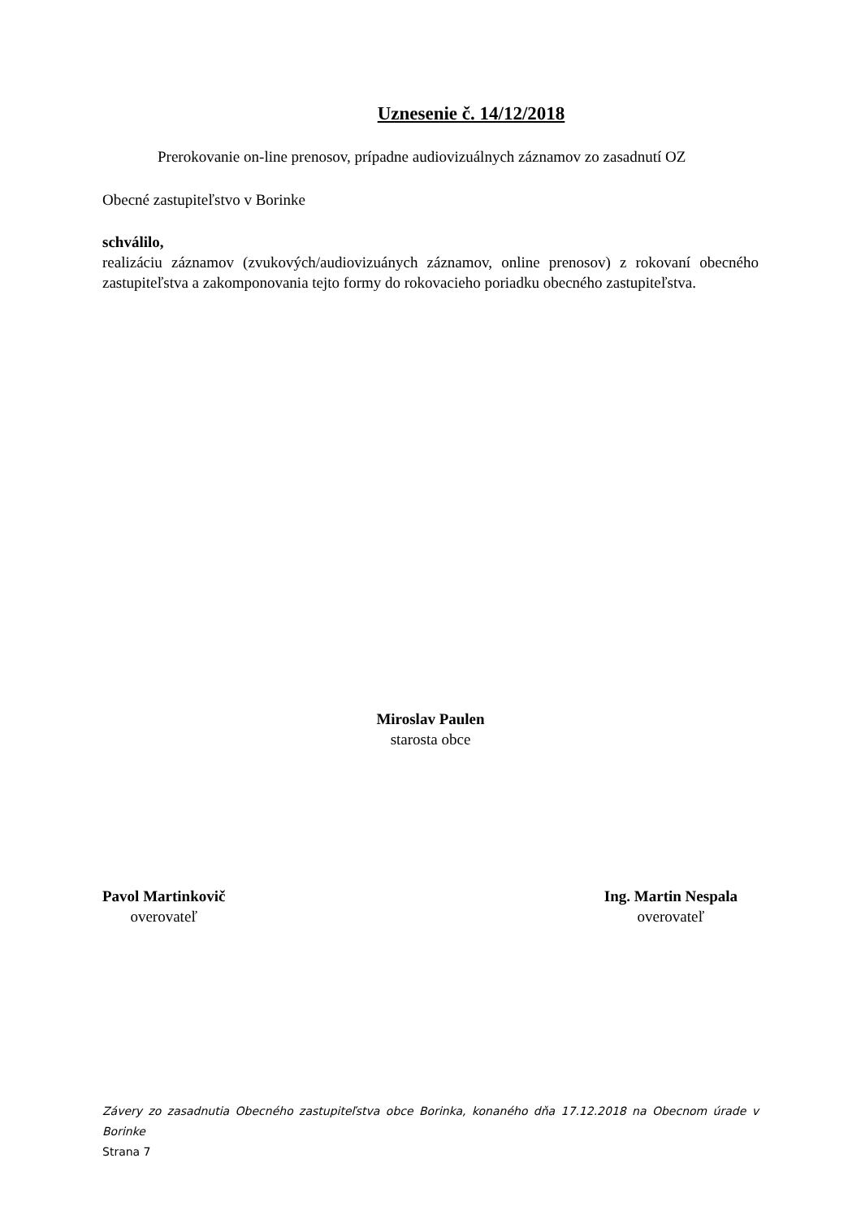Uznesenie č. 14/12/2018
Prerokovanie on-line prenosov, prípadne audiovizuálnych záznamov zo zasadnutí OZ
Obecné zastupiteľstvo v Borinke
schválilo,
realizáciu záznamov (zvukových/audiovizuánych záznamov, online prenosov) z rokovaní obecného zastupiteľstva a zakomponovania tejto formy do rokovacieho poriadku obecného zastupiteľstva.
Miroslav Paulen
starosta obce
Pavol Martinkovič
overovateľ
Ing. Martin Nespala
overovateľ
Závery zo zasadnutia Obecného zastupiteľstva obce Borinka, konaného dňa 17.12.2018 na Obecnom úrade v Borinke
Strana 7